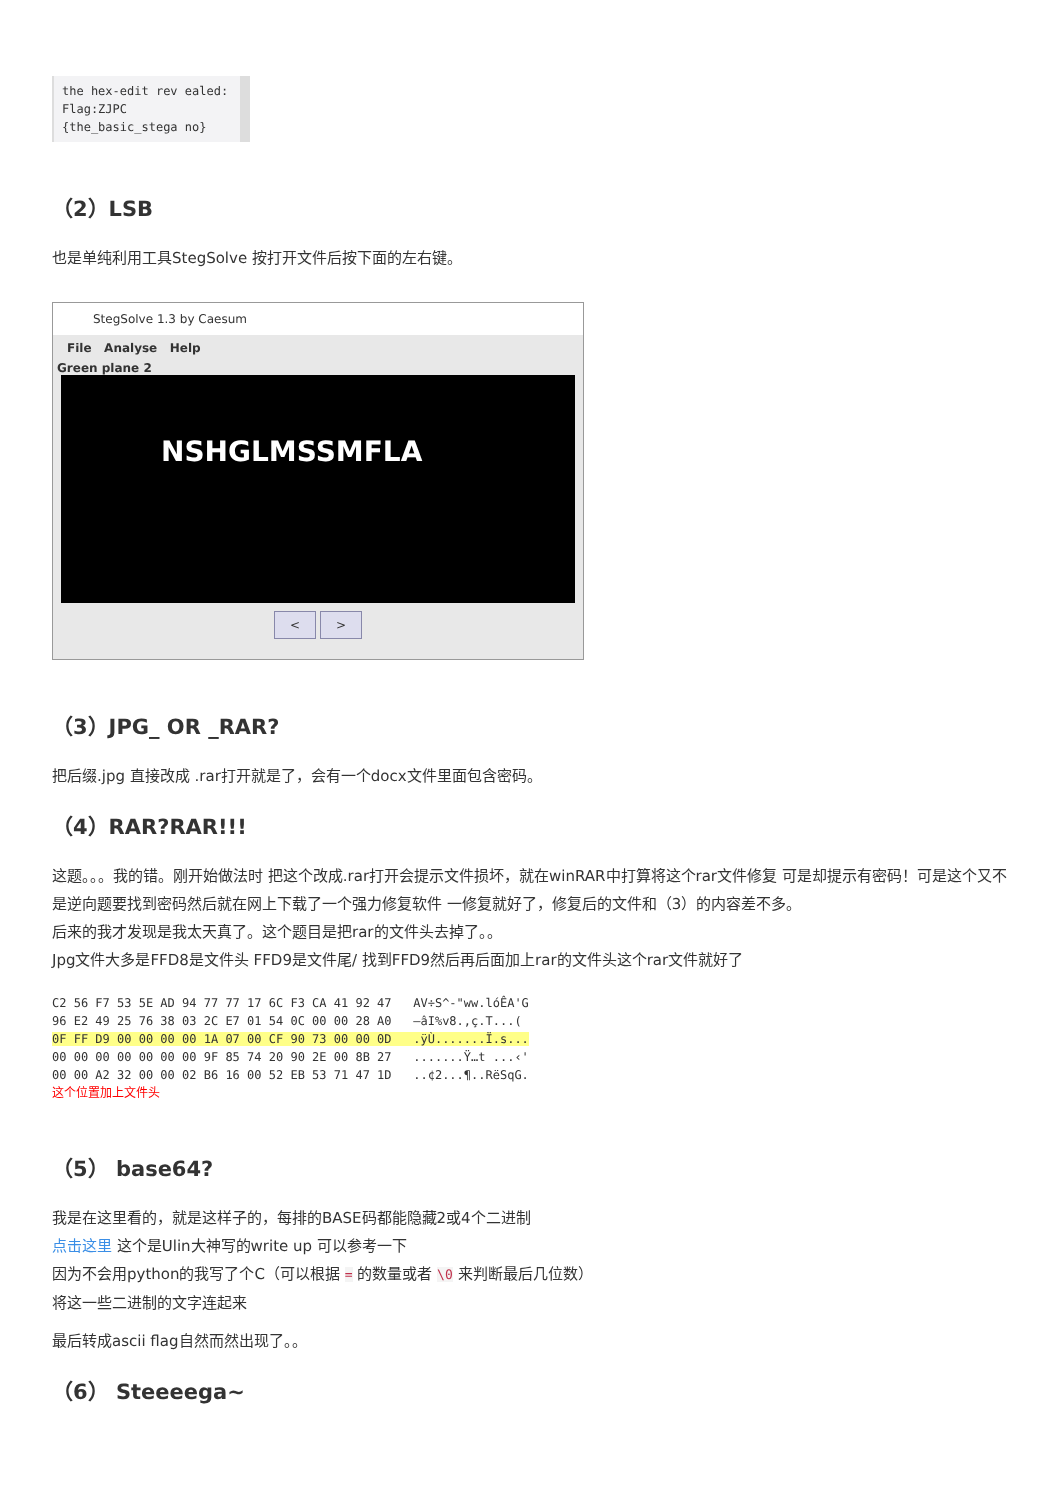the hex-edit rev ealed: Flag:ZJPC {the_basic_stega no}
（2）LSB
也是单纯利用工具StegSolve 按打开文件后按下面的左右键。
StegSolve 1.3 by Caesum
File Analyse Help
Green plane 2
NSHGLMSSMFLA
< >
（3）JPG_ OR _RAR?
把后缀.jpg 直接改成 .rar打开就是了，会有一个docx文件里面包含密码。
（4）RAR?RAR!!!
这题。。。我的错。刚开始做法时 把这个改成.rar打开会提示文件损坏，就在winRAR中打算将这个rar文件修复 可是却提示有密码！可是这个又不是逆向题要找到密码然后就在网上下载了一个强力修复软件 一修复就好了，修复后的文件和（3）的内容差不多。
后来的我才发现是我太天真了。这个题目是把rar的文件头去掉了。。
Jpg文件大多是FFD8是文件头 FFD9是文件尾/ 找到FFD9然后再后面加上rar的文件头这个rar文件就好了
C2 56 F7 53 5E AD 94 77 77 17 6C F3 CA 41 92 47 AV÷S^-"ww.lóÊA'G 96 E2 49 25 76 38 03 2C E7 01 54 0C 00 00 28 A0 –âI%v8.,ç.T...( 0F FF D9 00 00 00 00 1A 07 00 CF 90 73 00 00 0D .ÿÙ.......Ï.s... 00 00 00 00 00 00 00 9F 85 74 20 90 2E 00 8B 27 .......Ÿ…t ...‹' 00 00 A2 32 00 00 02 B6 16 00 52 EB 53 71 47 1D ..¢2...¶..RëSqG. 这个位置加上文件头
（5） base64?
我是在这里看的，就是这样子的，每排的BASE码都能隐藏2或4个二进制
点击这里 这个是Ulin大神写的write up 可以参考一下
因为不会用python的我写了个C（可以根据 = 的数量或者 \0 来判断最后几位数）
将这一些二进制的文字连起来
最后转成ascii flag自然而然出现了。。
（6） Steeeega~